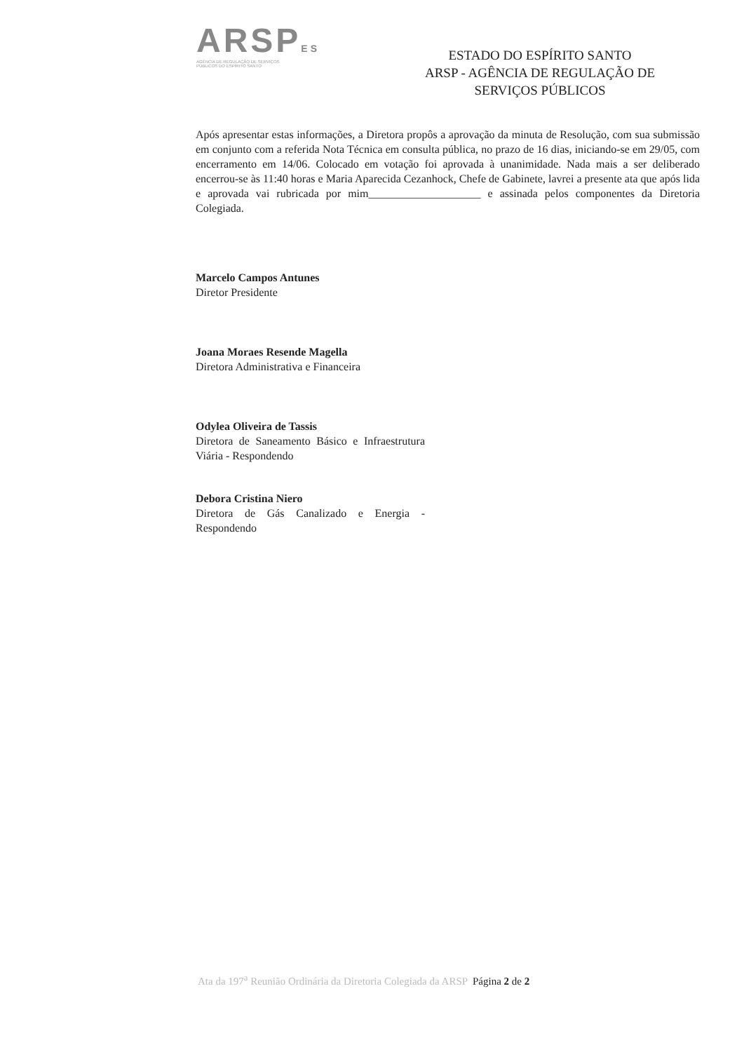ARSPES
AGÊNCIA DE REGULAÇÃO DE SERVIÇOS
PÚBLICOS DO ESPÍRITO SANTO
ESTADO DO ESPÍRITO SANTO
ARSP - AGÊNCIA DE REGULAÇÃO DE
SERVIÇOS PÚBLICOS
Após apresentar estas informações, a Diretora propôs a aprovação da minuta de Resolução, com sua submissão em conjunto com a referida Nota Técnica em consulta pública, no prazo de 16 dias, iniciando-se em 29/05, com encerramento em 14/06. Colocado em votação foi aprovada à unanimidade. Nada mais a ser deliberado encerrou-se às 11:40 horas e Maria Aparecida Cezanhock, Chefe de Gabinete, lavrei a presente ata que após lida e aprovada vai rubricada por mim____________________ e assinada pelos componentes da Diretoria Colegiada.
Marcelo Campos Antunes
Diretor Presidente
Joana Moraes Resende Magella
Diretora Administrativa e Financeira
Odylea Oliveira de Tassis
Diretora de Saneamento Básico e Infraestrutura Viária - Respondendo
Debora Cristina Niero
Diretora de Gás Canalizado e Energia - Respondendo
Ata da 197<sup>a</sup> Reunião Ordinária da Diretoria Colegiada da ARSP Página 2 de 2